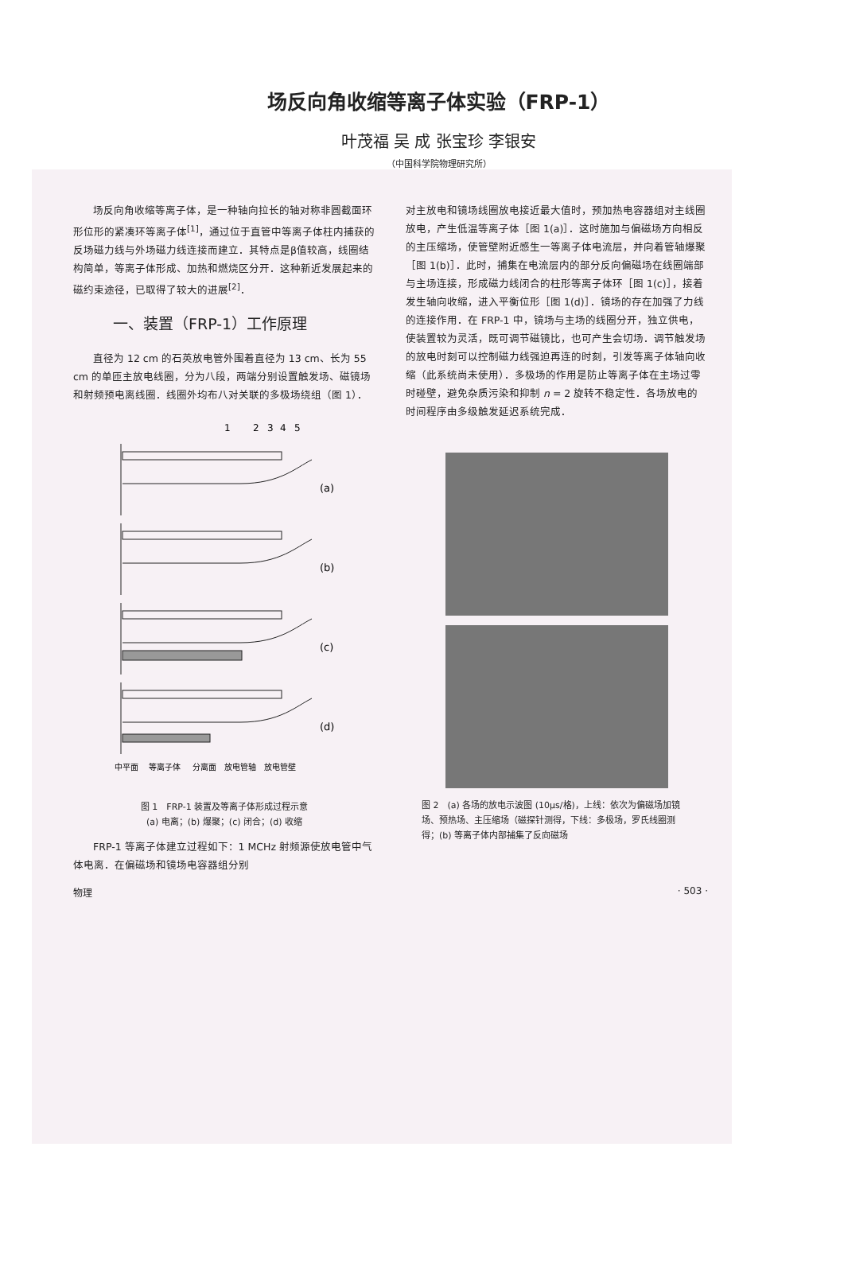场反向角收缩等离子体实验（FRP-1）
叶茂福 吴 成 张宝珍 李银安
（中国科学院物理研究所）
场反向角收缩等离子体，是一种轴向拉长的轴对称非圆截面环形位形的紧凑环等离子体<sup>[1]</sup>，通过位于直管中等离子体柱内捕获的反场磁力线与外场磁力线连接而建立．其特点是β值较高，线圈结构简单，等离子体形成、加热和燃烧区分开．这种新近发展起来的磁约束途径，已取得了较大的进展<sup>[2]</sup>．
一、装置（FRP-1）工作原理
直径为 12 cm 的石英放电管外围着直径为 13 cm、长为 55 cm 的单匝主放电线圈，分为八段，两端分别设置触发场、磁镜场和射频预电离线圈．线圈外均布八对关联的多极场绕组（图 1）．
1
2
3
4
5
(a)
(b)
(c)
(d)
中平面
等离子体
分离面
放电管轴
放电管壁
图 1　FRP-1 装置及等离子体形成过程示意
(a) 电离；(b) 爆聚；(c) 闭合；(d) 收缩
FRP-1 等离子体建立过程如下：1 MCHz 射频源使放电管中气体电离．在偏磁场和镜场电容器组分别
对主放电和镜场线圈放电接近最大值时，预加热电容器组对主线圈放电，产生低温等离子体［图 1(a)］．这时施加与偏磁场方向相反的主压缩场，使管壁附近感生一等离子体电流层，并向着管轴爆聚［图 1(b)］．此时，捕集在电流层内的部分反向偏磁场在线圈端部与主场连接，形成磁力线闭合的柱形等离子体环［图 1(c)］，接着发生轴向收缩，进入平衡位形［图 1(d)］．镜场的存在加强了力线的连接作用．在 FRP-1 中，镜场与主场的线圈分开，独立供电，使装置较为灵活，既可调节磁镜比，也可产生会切场．调节触发场的放电时刻可以控制磁力线强迫再连的时刻，引发等离子体轴向收缩（此系统尚未使用）．多极场的作用是防止等离子体在主场过零时碰壁，避免杂质污染和抑制 n = 2 旋转不稳定性．各场放电的时间程序由多级触发延迟系统完成．
图 2　(a) 各场的放电示波图 (10μs/格)，上线：依次为偏磁场加镜场、预热场、主压缩场（磁探针测得，下线：多极场，罗氏线圈测得；(b) 等离子体内部捕集了反向磁场
物理 · 503 ·